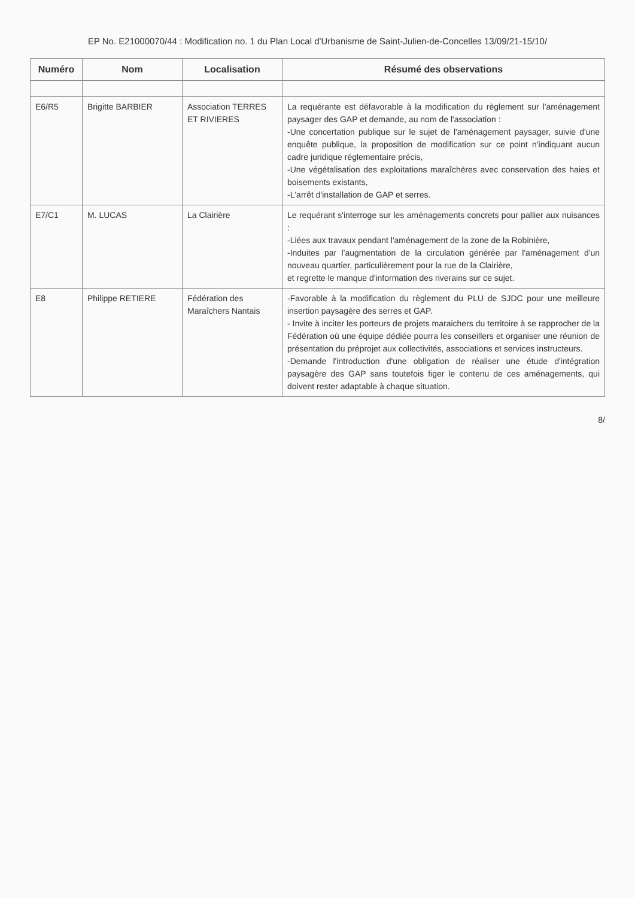EP No. E21000070/44 : Modification no. 1 du Plan Local d'Urbanisme de Saint-Julien-de-Concelles 13/09/21-15/10/
| Numéro | Nom | Localisation | Résumé des observations |
| --- | --- | --- | --- |
| E6/R5 | Brigitte BARBIER | Association TERRES ET RIVIERES | La requérante est défavorable à la modification du règlement sur l'aménagement paysager des GAP et demande, au nom de l'association : -Une concertation publique sur le sujet de l'aménagement paysager, suivie d'une enquête publique, la proposition de modification sur ce point n'indiquant aucun cadre juridique réglementaire précis, -Une végétalisation des exploitations maraîchères avec conservation des haies et boisements existants, -L'arrêt d'installation de GAP et serres. |
| E7/C1 | M. LUCAS | La Clairière | Le requérant s'interroge sur les aménagements concrets pour pallier aux nuisances : -Liées aux travaux pendant l'aménagement de la zone de la Robinière, -Induites par l'augmentation de la circulation générée par l'aménagement d'un nouveau quartier, particulièrement pour la rue de la Clairière, et regrette le manque d'information des riverains sur ce sujet. |
| E8 | Philippe RETIERE | Fédération des Maraîchers Nantais | -Favorable à la modification du règlement du PLU de SJDC pour une meilleure insertion paysagère des serres et GAP. - Invite à inciter les porteurs de projets maraichers du territoire à se rapprocher de la Fédération où une équipe dédiée pourra les conseillers et organiser une réunion de présentation du préprojet aux collectivités, associations et services instructeurs. -Demande l'introduction d'une obligation de réaliser une étude d'intégration paysagère des GAP sans toutefois figer le contenu de ces aménagements, qui doivent rester adaptable à chaque situation. |
8/